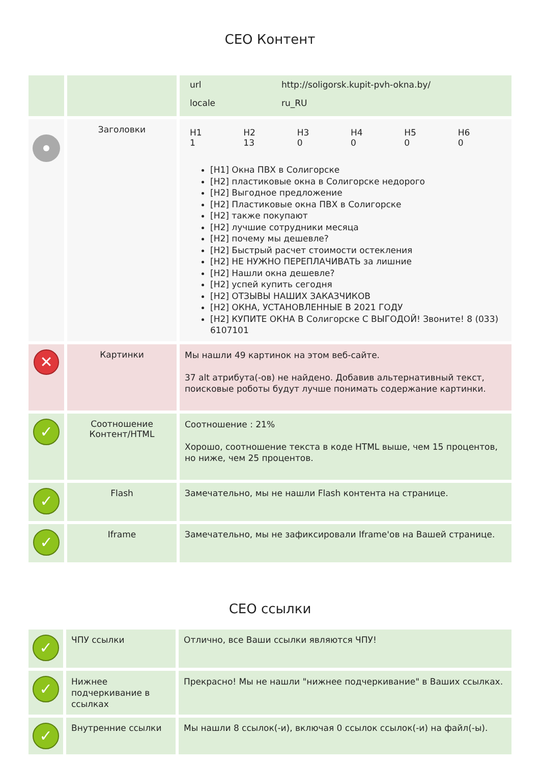СЕО Контент
| | | / url / http://soligorsk.kupit-pvh-okna.by/ / / locale / ru_RU / |
| | Заголовки | / H1 1 / H2 13 / H3 0 / H4 0 / H5 0 / H6 0 / [H1] Окна ПВХ в Солигорске [H2] пластиковые окна в Солигорске недорого [H2] Выгодное предложение [H2] Пластиковые окна ПВХ в Солигорске [H2] также покупают [H2] лучшие сотрудники месяца [H2] почему мы дешевле? [H2] Быстрый расчет стоимости остекления [H2] НЕ НУЖНО ПЕРЕПЛАЧИВАТЬ за лишние [H2] Нашли окна дешевле? [H2] успей купить сегодня [H2] ОТЗЫВЫ НАШИХ ЗАКАЗЧИКОВ [H2] ОКНА, УСТАНОВЛЕННЫЕ В 2021 ГОДУ [H2] КУПИТЕ ОКНА В Солигорске С ВЫГОДОЙ! Звоните! 8 (033) 6107101 |
| ✕ | Картинки | Мы нашли 49 картинок на этом веб-сайте. 37 alt атрибута(-ов) не найдено. Добавив альтернативный текст, поисковые роботы будут лучше понимать содержание картинки. |
| ✓ | Соотношение Контент/HTML | Соотношение : 21% Хорошо, соотношение текста в коде HTML выше, чем 15 процентов, но ниже, чем 25 процентов. |
| ✓ | Flash | Замечательно, мы не нашли Flash контента на странице. |
| ✓ | Iframe | Замечательно, мы не зафиксировали Iframe'ов на Вашей странице. |
СЕО ссылки
| ✓ | ЧПУ ссылки | Отлично, все Ваши ссылки являются ЧПУ! |
| ✓ | Нижнее подчеркивание в ссылках | Прекрасно! Мы не нашли "нижнее подчеркивание" в Ваших ссылках. |
| ✓ | Внутренние ссылки | Мы нашли 8 ссылок(-и), включая 0 ссылок ссылок(-и) на файл(-ы). |